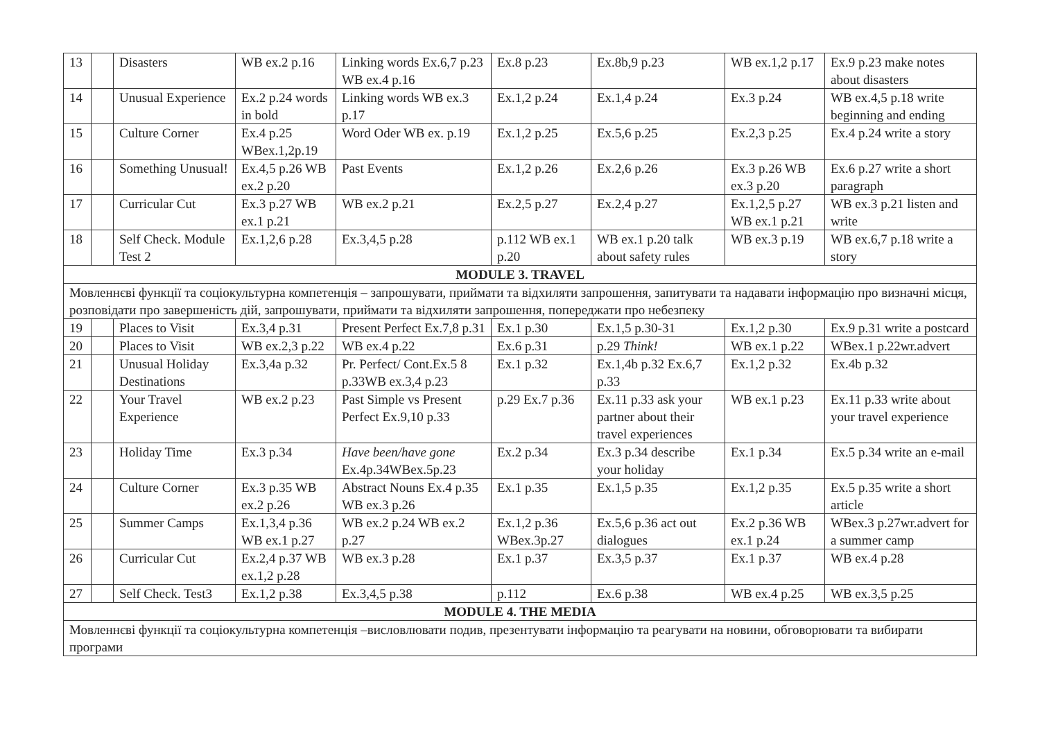| 13 | | Disasters | WB ex.2 p.16 | Linking words Ex.6,7 p.23 WB ex.4 p.16 | Ex.8 p.23 | Ex.8b,9 p.23 | WB ex.1,2 p.17 | Ex.9 p.23 make notes about disasters |
| 14 | | Unusual Experience | Ex.2 p.24 words in bold | Linking words WB ex.3 p.17 | Ex.1,2 p.24 | Ex.1,4 p.24 | Ex.3 p.24 | WB ex.4,5 p.18 write beginning and ending |
| 15 | | Culture Corner | Ex.4 p.25 WBex.1,2p.19 | Word Oder WB ex. p.19 | Ex.1,2 p.25 | Ex.5,6 p.25 | Ex.2,3 p.25 | Ex.4 p.24 write a story |
| 16 | | Something Unusual! | Ex.4,5 p.26 WB ex.2 p.20 | Past Events | Ex.1,2 p.26 | Ex.2,6 p.26 | Ex.3 p.26 WB ex.3 p.20 | Ex.6 p.27 write a short paragraph |
| 17 | | Curricular Cut | Ex.3 p.27 WB ex.1 p.21 | WB ex.2 p.21 | Ex.2,5 p.27 | Ex.2,4 p.27 | Ex.1,2,5 p.27 WB ex.1 p.21 | WB ex.3 p.21 listen and write |
| 18 | | Self Check. Module Test 2 | Ex.1,2,6 p.28 | Ex.3,4,5 p.28 | p.112 WB ex.1 p.20 | WB ex.1 p.20 talk about safety rules | WB ex.3 p.19 | WB ex.6,7 p.18 write a story |
| MODULE 3. TRAVEL | | | | | | | | |
| Мовленнєві функції та соціокультурна компетенція – запрошувати, приймати та відхиляти запрошення, запитувати та надавати інформацію про визначні місця, розповідати про завершеність дій, запрошувати, приймати та відхиляти запрошення, попереджати про небезпеку | | | | | | | | |
| 19 | | Places to Visit | Ex.3,4 p.31 | Present Perfect Ex.7,8 p.31 | Ex.1 p.30 | Ex.1,5 p.30-31 | Ex.1,2 p.30 | Ex.9 p.31 write a postcard |
| 20 | | Places to Visit | WB ex.2,3 p.22 | WB ex.4 p.22 | Ex.6 p.31 | p.29 Think! | WB ex.1 p.22 | WBex.1 p.22wr.advert |
| 21 | | Unusual Holiday Destinations | Ex.3,4a p.32 | Pr. Perfect/ Cont.Ex.5 8 p.33WB ex.3,4 p.23 | Ex.1 p.32 | Ex.1,4b p.32 Ex.6,7 p.33 | Ex.1,2 p.32 | Ex.4b p.32 |
| 22 | | Your Travel Experience | WB ex.2 p.23 | Past Simple vs Present Perfect Ex.9,10 p.33 | p.29 Ex.7 p.36 | Ex.11 p.33 ask your partner about their travel experiences | WB ex.1 p.23 | Ex.11 p.33 write about your travel experience |
| 23 | | Holiday Time | Ex.3 p.34 | Have been/have gone Ex.4p.34WBex.5p.23 | Ex.2 p.34 | Ex.3 p.34 describe your holiday | Ex.1 p.34 | Ex.5 p.34 write an e-mail |
| 24 | | Culture Corner | Ex.3 p.35 WB ex.2 p.26 | Abstract Nouns Ex.4 p.35 WB ex.3 p.26 | Ex.1 p.35 | Ex.1,5 p.35 | Ex.1,2 p.35 | Ex.5 p.35 write a short article |
| 25 | | Summer Camps | Ex.1,3,4 p.36 WB ex.1 p.27 | WB ex.2 p.24 WB ex.2 p.27 | Ex.1,2 p.36 WBex.3p.27 | Ex.5,6 p.36 act out dialogues | Ex.2 p.36 WB ex.1 p.24 | WBex.3 p.27wr.advert for a summer camp |
| 26 | | Curricular Cut | Ex.2,4 p.37 WB ex.1,2 p.28 | WB ex.3 p.28 | Ex.1 p.37 | Ex.3,5 p.37 | Ex.1 p.37 | WB ex.4 p.28 |
| 27 | | Self Check. Test3 | Ex.1,2 p.38 | Ex.3,4,5 p.38 | p.112 | Ex.6 p.38 | WB ex.4 p.25 | WB ex.3,5 p.25 |
| MODULE 4. THE MEDIA | | | | | | | | |
| Мовленнєві функції та соціокультурна компетенція –висловлювати подив, презентувати інформацію та реагувати на новини, обговорювати та вибирати програми | | | | | | | | |